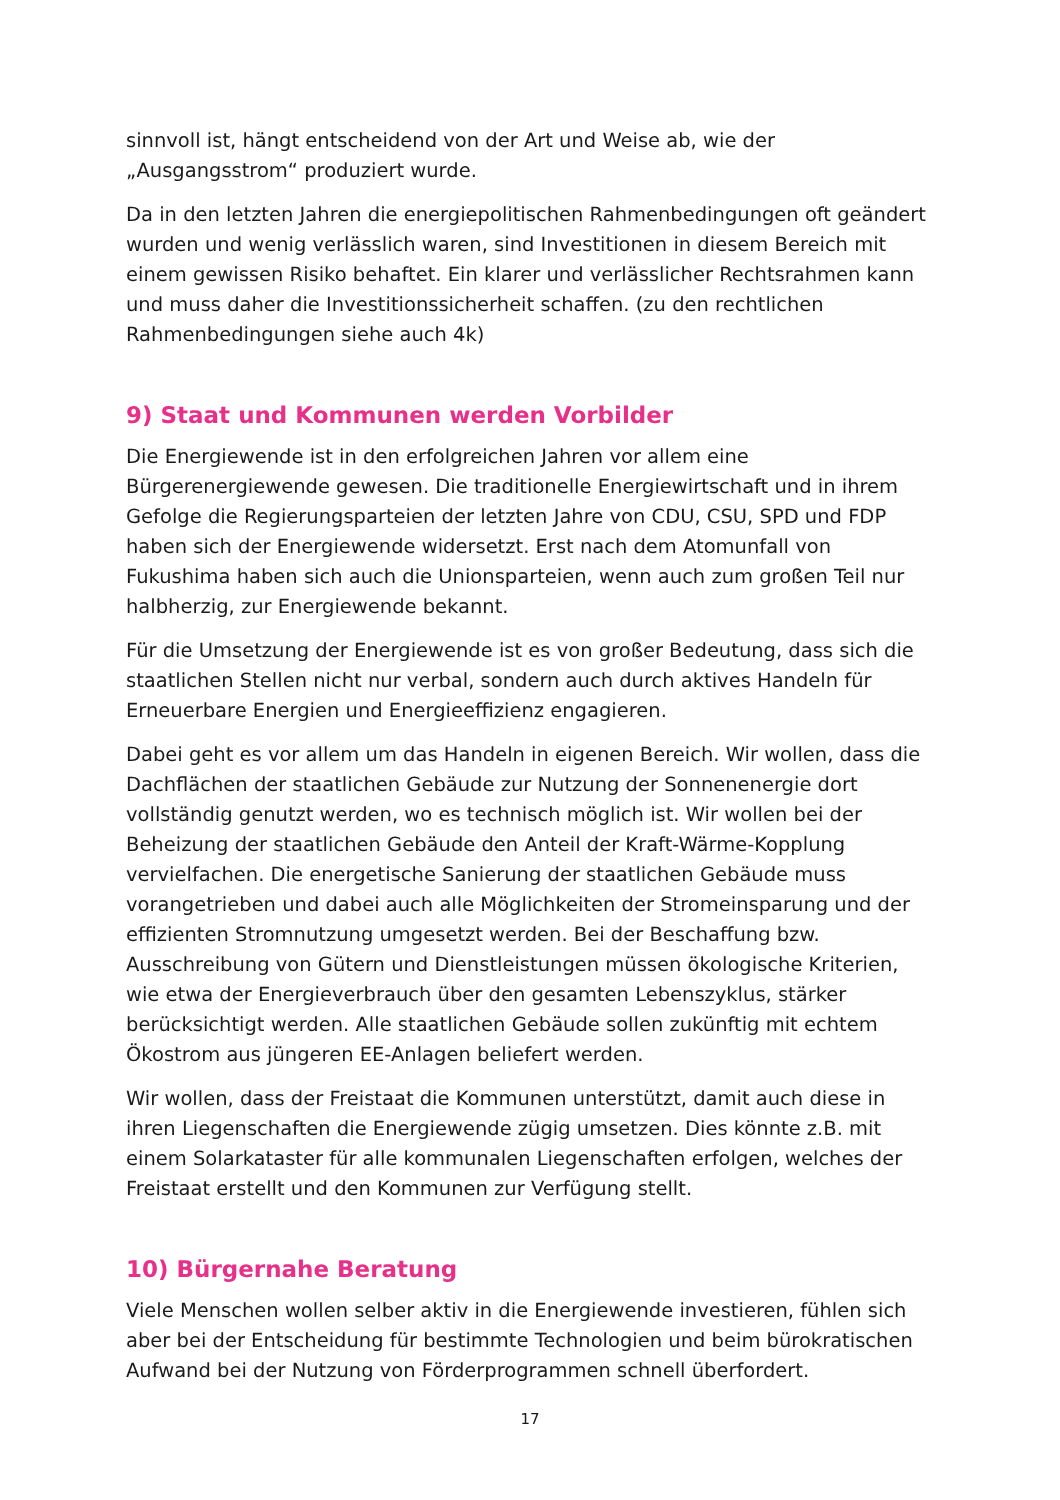sinnvoll ist, hängt entscheidend von der Art und Weise ab, wie der „Ausgangsstrom“ produziert wurde.
Da in den letzten Jahren die energiepolitischen Rahmenbedingungen oft geändert wurden und wenig verlässlich waren, sind Investitionen in diesem Bereich mit einem gewissen Risiko behaftet. Ein klarer und verlässlicher Rechtsrahmen kann und muss daher die Investitionssicherheit schaffen. (zu den rechtlichen Rahmenbedingungen siehe auch 4k)
9) Staat und Kommunen werden Vorbilder
Die Energiewende ist in den erfolgreichen Jahren vor allem eine Bürgerenergiewende gewesen. Die traditionelle Energiewirtschaft und in ihrem Gefolge die Regierungsparteien der letzten Jahre von CDU, CSU, SPD und FDP haben sich der Energiewende widersetzt. Erst nach dem Atomunfall von Fukushima haben sich auch die Unionsparteien, wenn auch zum großen Teil nur halbherzig, zur Energiewende bekannt.
Für die Umsetzung der Energiewende ist es von großer Bedeutung, dass sich die staatlichen Stellen nicht nur verbal, sondern auch durch aktives Handeln für Erneuerbare Energien und Energieeffizienz engagieren.
Dabei geht es vor allem um das Handeln in eigenen Bereich. Wir wollen, dass die Dachflächen der staatlichen Gebäude zur Nutzung der Sonnenenergie dort vollständig genutzt werden, wo es technisch möglich ist. Wir wollen bei der Beheizung der staatlichen Gebäude den Anteil der Kraft-Wärme-Kopplung vervielfachen. Die energetische Sanierung der staatlichen Gebäude muss vorangetrieben und dabei auch alle Möglichkeiten der Stromeinsparung und der effizienten Stromnutzung umgesetzt werden. Bei der Beschaffung bzw. Ausschreibung von Gütern und Dienstleistungen müssen ökologische Kriterien, wie etwa der Energieverbrauch über den gesamten Lebenszyklus, stärker berücksichtigt werden. Alle staatlichen Gebäude sollen zukünftig mit echtem Ökostrom aus jüngeren EE-Anlagen beliefert werden.
Wir wollen, dass der Freistaat die Kommunen unterstützt, damit auch diese in ihren Liegenschaften die Energiewende zügig umsetzen. Dies könnte z.B. mit einem Solarkataster für alle kommunalen Liegenschaften erfolgen, welches der Freistaat erstellt und den Kommunen zur Verfügung stellt.
10) Bürgernahe Beratung
Viele Menschen wollen selber aktiv in die Energiewende investieren, fühlen sich aber bei der Entscheidung für bestimmte Technologien und beim bürokratischen Aufwand bei der Nutzung von Förderprogrammen schnell überfordert.
17